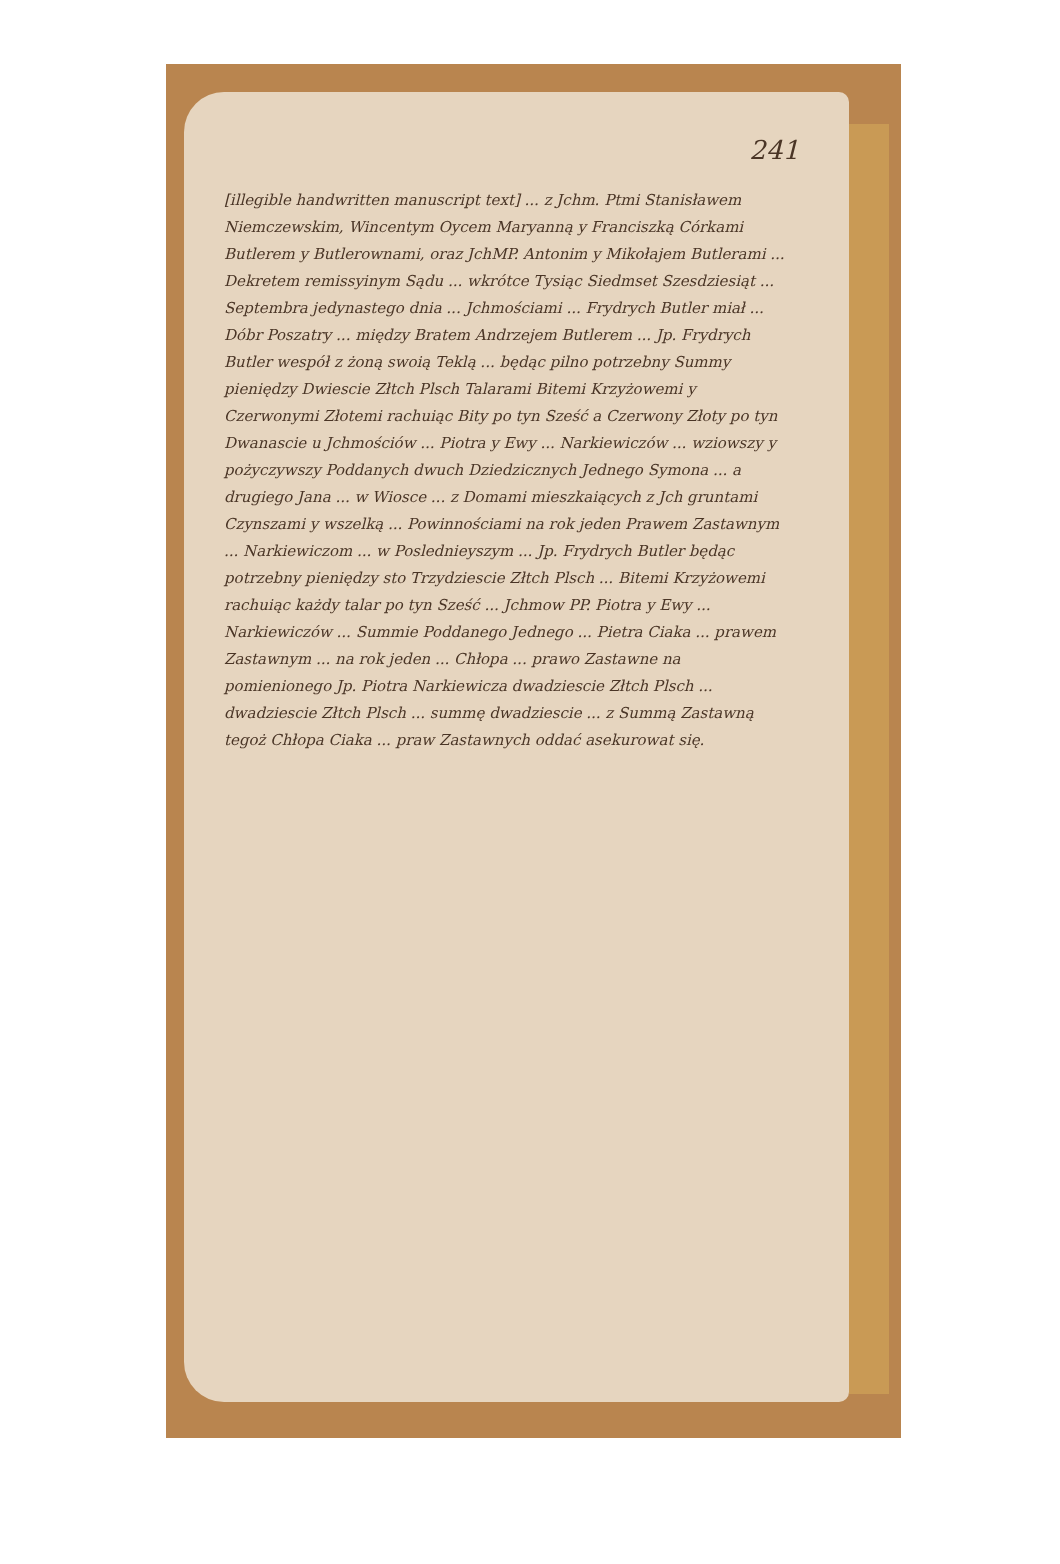241
[illegible handwritten manuscript text] ... z Jchm. Ptmi Stanisławem Niemczewskim, Wincentym Oycem Maryanną y Franciszką Córkami Butlerem y Butlerownami, oraz JchMP. Antonim y Mikołajem Butlerami ... Dekretem remissyinym Sądu ... wkrótce Tysiąc Siedmset Szesdziesiąt ... Septembra jedynastego dnia ... Jchmościami ... Frydrych Butler miał ... Dóbr Poszatry ... między Bratem Andrzejem Butlerem ... Jp. Frydrych Butler wespół z żoną swoią Teklą ... będąc pilno potrzebny Summy pieniędzy Dwiescie Złtch Plsch Talarami Bitemi Krzyżowemi y Czerwonymi Złotemi rachuiąc Bity po tyn Sześć a Czerwony Złoty po tyn Dwanascie u Jchmościów ... Piotra y Ewy ... Narkiewiczów ... wziowszy y pożyczywszy Poddanych dwuch Dziedzicznych Jednego Symona ... a drugiego Jana ... w Wiosce ... z Domami mieszkaiących z Jch gruntami Czynszami y wszelką ... Powinnościami na rok jeden Prawem Zastawnym ... Narkiewiczom ... w Poslednieyszym ... Jp. Frydrych Butler będąc potrzebny pieniędzy sto Trzydziescie Złtch Plsch ... Bitemi Krzyżowemi rachuiąc każdy talar po tyn Sześć ... Jchmow PP. Piotra y Ewy ... Narkiewiczów ... Summie Poddanego Jednego ... Pietra Ciaka ... prawem Zastawnym ... na rok jeden ... Chłopa ... prawo Zastawne na pomienionego Jp. Piotra Narkiewicza dwadziescie Złtch Plsch ... dwadziescie Złtch Plsch ... summę dwadziescie ... z Summą Zastawną tegoż Chłopa Ciaka ... praw Zastawnych oddać asekurowat się.